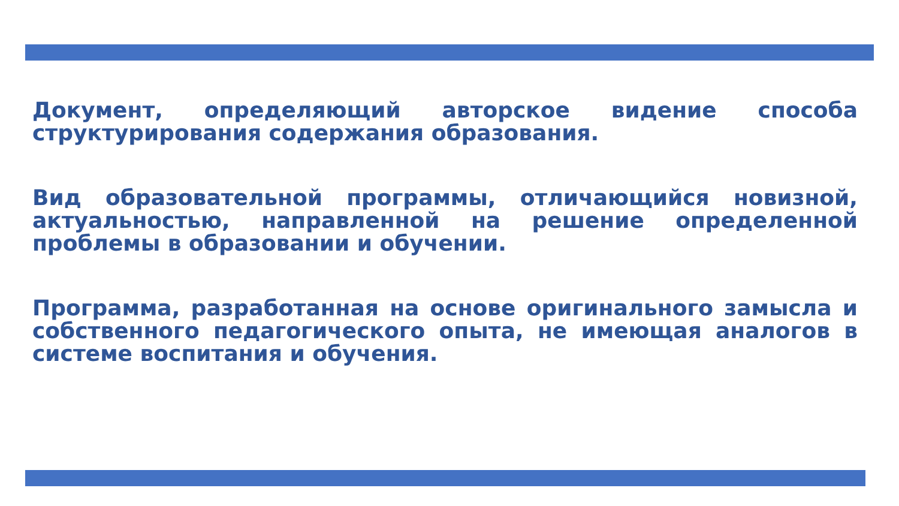Документ, определяющий авторское видение способа структурирования содержания образования.
Вид образовательной программы, отличающийся новизной, актуальностью, направленной на решение определенной проблемы в образовании и обучении.
Программа, разработанная на основе оригинального замысла и собственного педагогического опыта, не имеющая аналогов в системе воспитания и обучения.